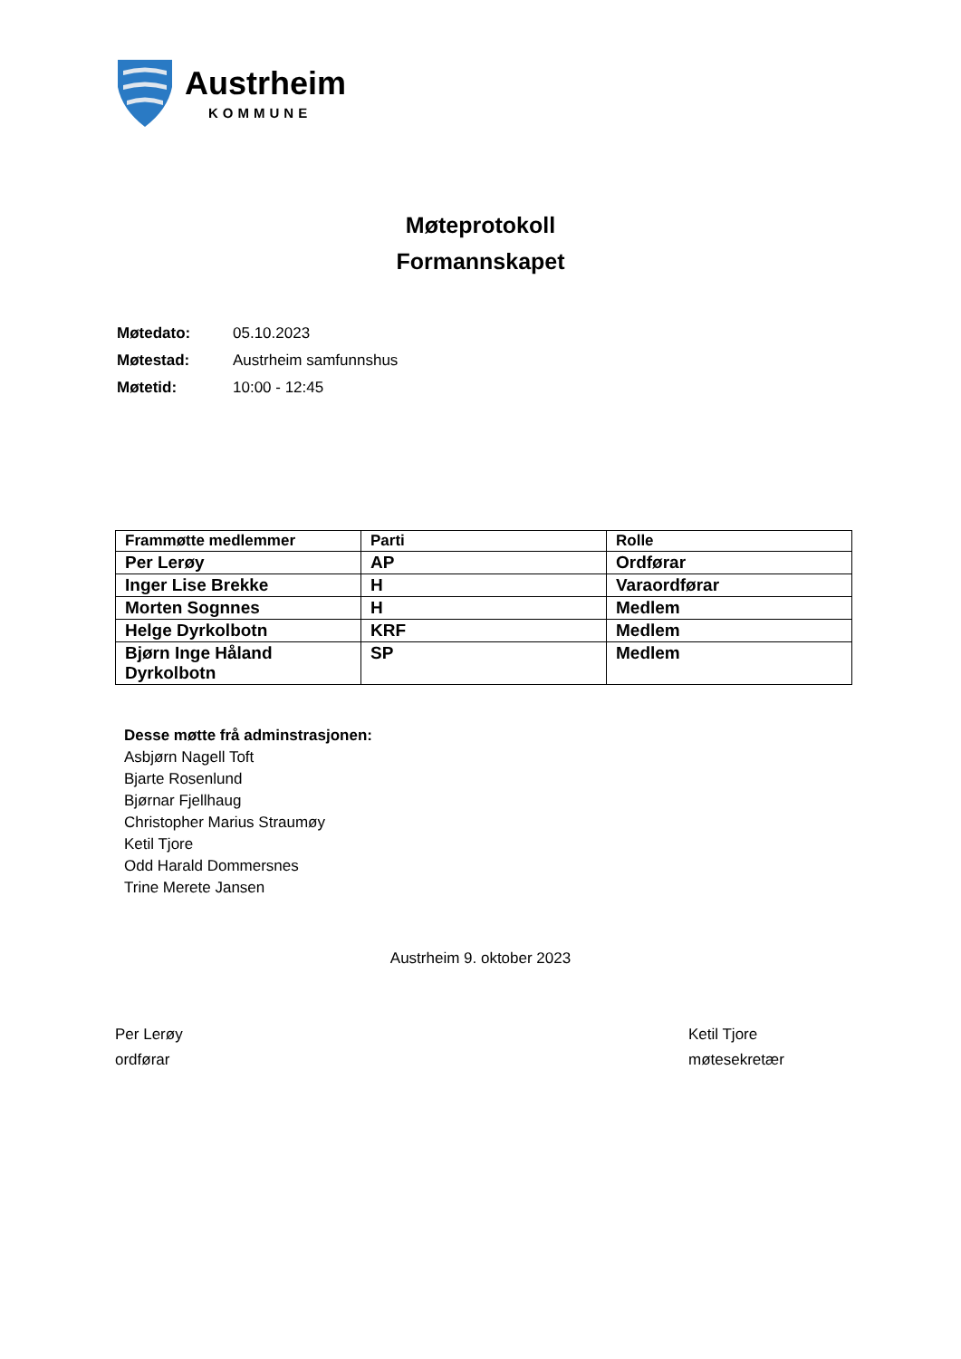Austrheim
KOMMUNE
Møteprotokoll
Formannskapet
| Møtedato: | 05.10.2023 |
| Møtestad: | Austrheim samfunnshus |
| Møtetid: | 10:00 - 12:45 |
| Frammøtte medlemmer | Parti | Rolle |
| --- | --- | --- |
| Per Lerøy | AP | Ordførar |
| Inger Lise Brekke | H | Varaordførar |
| Morten Sognnes | H | Medlem |
| Helge Dyrkolbotn | KRF | Medlem |
| Bjørn Inge Håland Dyrkolbotn | SP | Medlem |
Desse møtte frå adminstrasjonen:
Asbjørn Nagell Toft
Bjarte Rosenlund
Bjørnar Fjellhaug
Christopher Marius Straumøy
Ketil Tjore
Odd Harald Dommersnes
Trine Merete Jansen
Austrheim 9. oktober 2023
Per Lerøy
ordførar
Ketil Tjore
møtesekretær